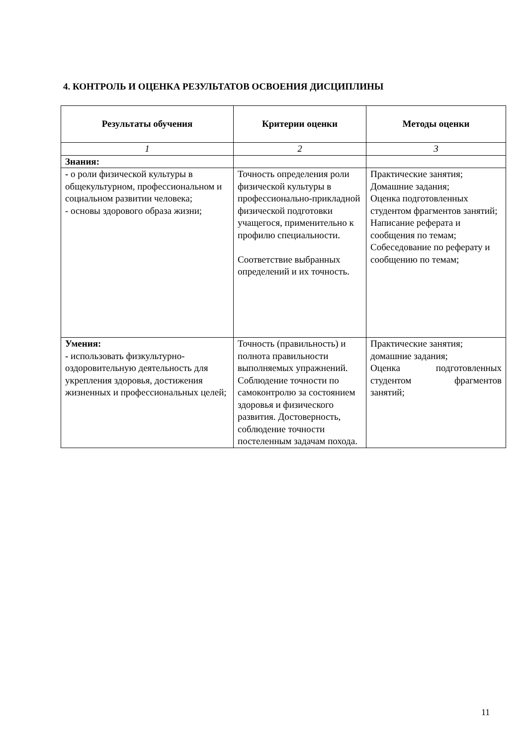4. КОНТРОЛЬ И ОЦЕНКА РЕЗУЛЬТАТОВ ОСВОЕНИЯ ДИСЦИПЛИНЫ
| Результаты обучения | Критерии оценки | Методы оценки |
| --- | --- | --- |
| 1 | 2 | 3 |
| Знания: | | |
| - о роли физической культуры в общекультурном, профессиональном и социальном развитии человека; - основы здорового образа жизни; | Точность определения роли физической культуры в профессионально-прикладной физической подготовки учащегося, применительно к профилю специальности. Соответствие выбранных определений и их точность. | Практические занятия; Домашние задания; Оценка подготовленных студентом фрагментов занятий; Написание реферата и сообщения по темам; Собеседование по реферату и сообщению по темам; |
| Умения: - использовать физкультурно-оздоровительную деятельность для укрепления здоровья, достижения жизненных и профессиональных целей; | Точность (правильность) и полнота правильности выполняемых упражнений. Соблюдение точности по самоконтролю за состоянием здоровья и физического развития. Достоверность, соблюдение точности постеленным задачам похода. | Практические занятия; домашние задания; Оценка подготовленных студентом фрагментов занятий; |
11